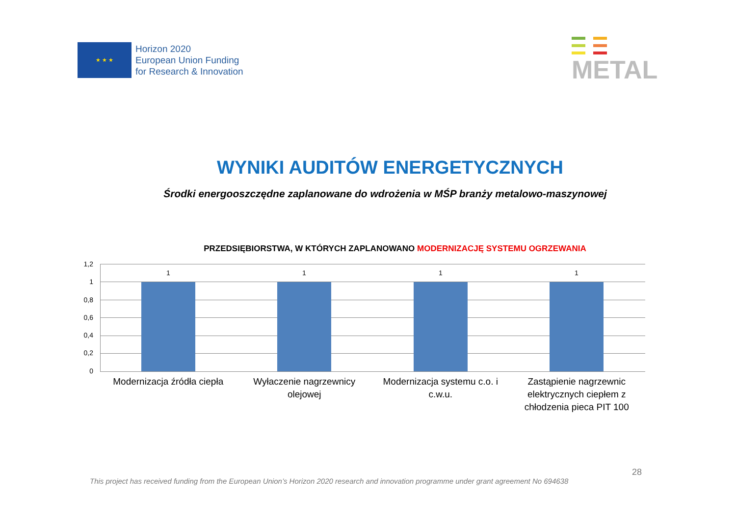★ ★ ★
Horizon 2020
European Union Funding
for Research & Innovation
METAL
WYNIKI AUDITÓW ENERGETYCZNYCH
Środki energooszczędne zaplanowane do wdrożenia w MŚP branży metalowo-maszynowej
PRZEDSIĘBIORSTWA, W KTÓRYCH ZAPLANOWANO MODERNIZACJĘ SYSTEMU OGRZEWANIA
1,2
1
0,8
0,6
0,4
0,2
0
1 1 1 1
Modernizacja źródła ciepła Wyłaczenie nagrzewnicy olejowej
Modernizacja systemu c.o. i c.w.u.
Zastąpienie nagrzewnic elektrycznych ciepłem z chłodzenia pieca PIT 100
28
This project has received funding from the European Union’s Horizon 2020 research and innovation programme under grant agreement No 694638